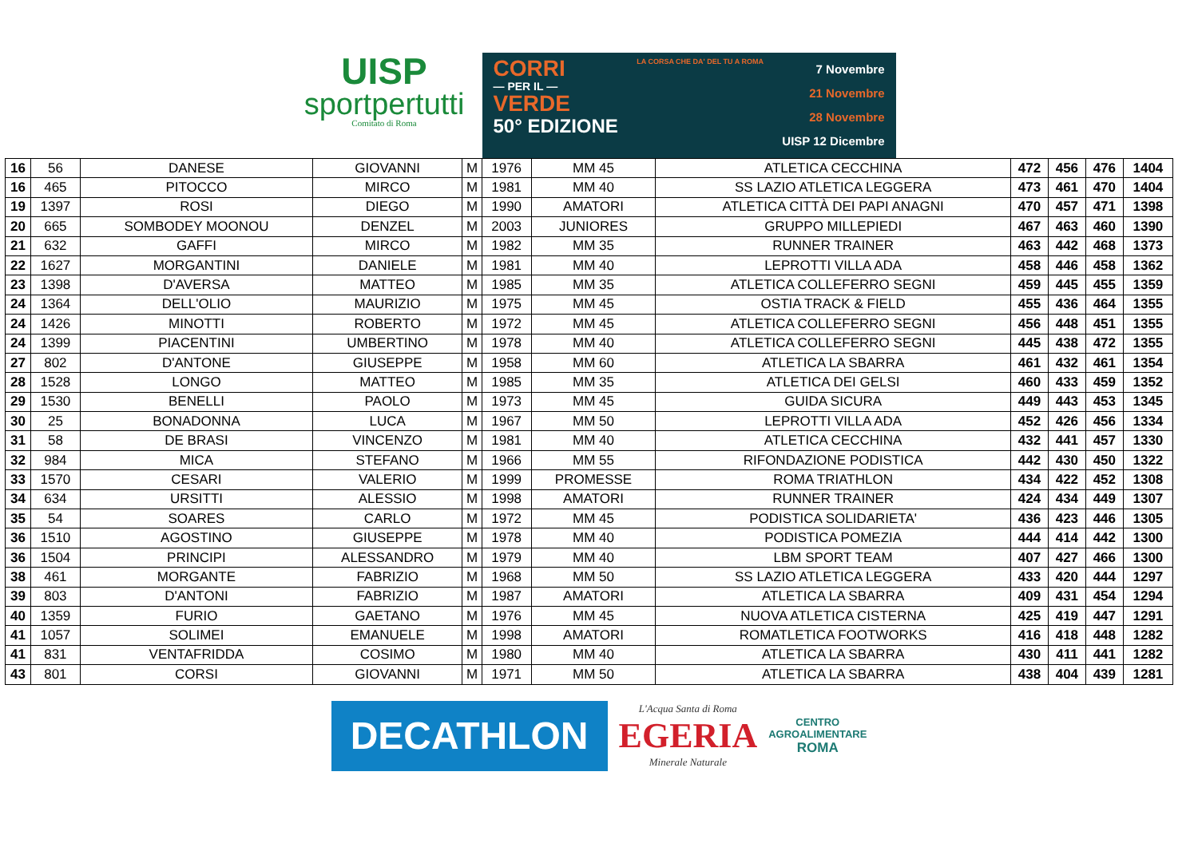UISP
sportpertutti
Comitato di Roma
CORRI
— PER IL —
VERDE
50° EDIZIONE
LA CORSA CHE DA' DEL TU A ROMA
7 Novembre
21 Novembre
28 Novembre
UISP 12 Dicembre
| 16 | 56 | DANESE | GIOVANNI | M | 1976 | MM 45 | ATLETICA CECCHINA | 472 | 456 | 476 | 1404 |
| 16 | 465 | PITOCCO | MIRCO | M | 1981 | MM 40 | SS LAZIO ATLETICA LEGGERA | 473 | 461 | 470 | 1404 |
| 19 | 1397 | ROSI | DIEGO | M | 1990 | AMATORI | ATLETICA CITTÀ DEI PAPI ANAGNI | 470 | 457 | 471 | 1398 |
| 20 | 665 | SOMBODEY MOONOU | DENZEL | M | 2003 | JUNIORES | GRUPPO MILLEPIEDI | 467 | 463 | 460 | 1390 |
| 21 | 632 | GAFFI | MIRCO | M | 1982 | MM 35 | RUNNER TRAINER | 463 | 442 | 468 | 1373 |
| 22 | 1627 | MORGANTINI | DANIELE | M | 1981 | MM 40 | LEPROTTI VILLA ADA | 458 | 446 | 458 | 1362 |
| 23 | 1398 | D'AVERSA | MATTEO | M | 1985 | MM 35 | ATLETICA COLLEFERRO SEGNI | 459 | 445 | 455 | 1359 |
| 24 | 1364 | DELL'OLIO | MAURIZIO | M | 1975 | MM 45 | OSTIA TRACK & FIELD | 455 | 436 | 464 | 1355 |
| 24 | 1426 | MINOTTI | ROBERTO | M | 1972 | MM 45 | ATLETICA COLLEFERRO SEGNI | 456 | 448 | 451 | 1355 |
| 24 | 1399 | PIACENTINI | UMBERTINO | M | 1978 | MM 40 | ATLETICA COLLEFERRO SEGNI | 445 | 438 | 472 | 1355 |
| 27 | 802 | D'ANTONE | GIUSEPPE | M | 1958 | MM 60 | ATLETICA LA SBARRA | 461 | 432 | 461 | 1354 |
| 28 | 1528 | LONGO | MATTEO | M | 1985 | MM 35 | ATLETICA DEI GELSI | 460 | 433 | 459 | 1352 |
| 29 | 1530 | BENELLI | PAOLO | M | 1973 | MM 45 | GUIDA SICURA | 449 | 443 | 453 | 1345 |
| 30 | 25 | BONADONNA | LUCA | M | 1967 | MM 50 | LEPROTTI VILLA ADA | 452 | 426 | 456 | 1334 |
| 31 | 58 | DE BRASI | VINCENZO | M | 1981 | MM 40 | ATLETICA CECCHINA | 432 | 441 | 457 | 1330 |
| 32 | 984 | MICA | STEFANO | M | 1966 | MM 55 | RIFONDAZIONE PODISTICA | 442 | 430 | 450 | 1322 |
| 33 | 1570 | CESARI | VALERIO | M | 1999 | PROMESSE | ROMA TRIATHLON | 434 | 422 | 452 | 1308 |
| 34 | 634 | URSITTI | ALESSIO | M | 1998 | AMATORI | RUNNER TRAINER | 424 | 434 | 449 | 1307 |
| 35 | 54 | SOARES | CARLO | M | 1972 | MM 45 | PODISTICA SOLIDARIETA' | 436 | 423 | 446 | 1305 |
| 36 | 1510 | AGOSTINO | GIUSEPPE | M | 1978 | MM 40 | PODISTICA POMEZIA | 444 | 414 | 442 | 1300 |
| 36 | 1504 | PRINCIPI | ALESSANDRO | M | 1979 | MM 40 | LBM SPORT TEAM | 407 | 427 | 466 | 1300 |
| 38 | 461 | MORGANTE | FABRIZIO | M | 1968 | MM 50 | SS LAZIO ATLETICA LEGGERA | 433 | 420 | 444 | 1297 |
| 39 | 803 | D'ANTONI | FABRIZIO | M | 1987 | AMATORI | ATLETICA LA SBARRA | 409 | 431 | 454 | 1294 |
| 40 | 1359 | FURIO | GAETANO | M | 1976 | MM 45 | NUOVA ATLETICA CISTERNA | 425 | 419 | 447 | 1291 |
| 41 | 1057 | SOLIMEI | EMANUELE | M | 1998 | AMATORI | ROMATLETICA FOOTWORKS | 416 | 418 | 448 | 1282 |
| 41 | 831 | VENTAFRIDDA | COSIMO | M | 1980 | MM 40 | ATLETICA LA SBARRA | 430 | 411 | 441 | 1282 |
| 43 | 801 | CORSI | GIOVANNI | M | 1971 | MM 50 | ATLETICA LA SBARRA | 438 | 404 | 439 | 1281 |
DECATHLON
L'Acqua Santa di Roma
EGERIA
Minerale Naturale
CENTRO
AGROALIMENTARE
ROMA